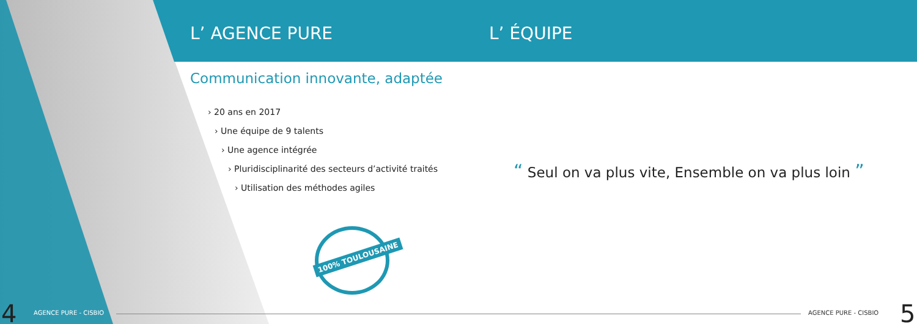L’ AGENCE PURE L’ ÉQUIPE
Communication innovante, adaptée
› 20 ans en 2017
› Une équipe de 9 talents
› Une agence intégrée
› Pluridisciplinarité des secteurs d’activité traités
› Utilisation des méthodes agiles
100% TOULOUSAINE
“ Seul on va plus vite, Ensemble on va plus loin ”
4 AGENCE PURE - CISBIO AGENCE PURE - CISBIO 5